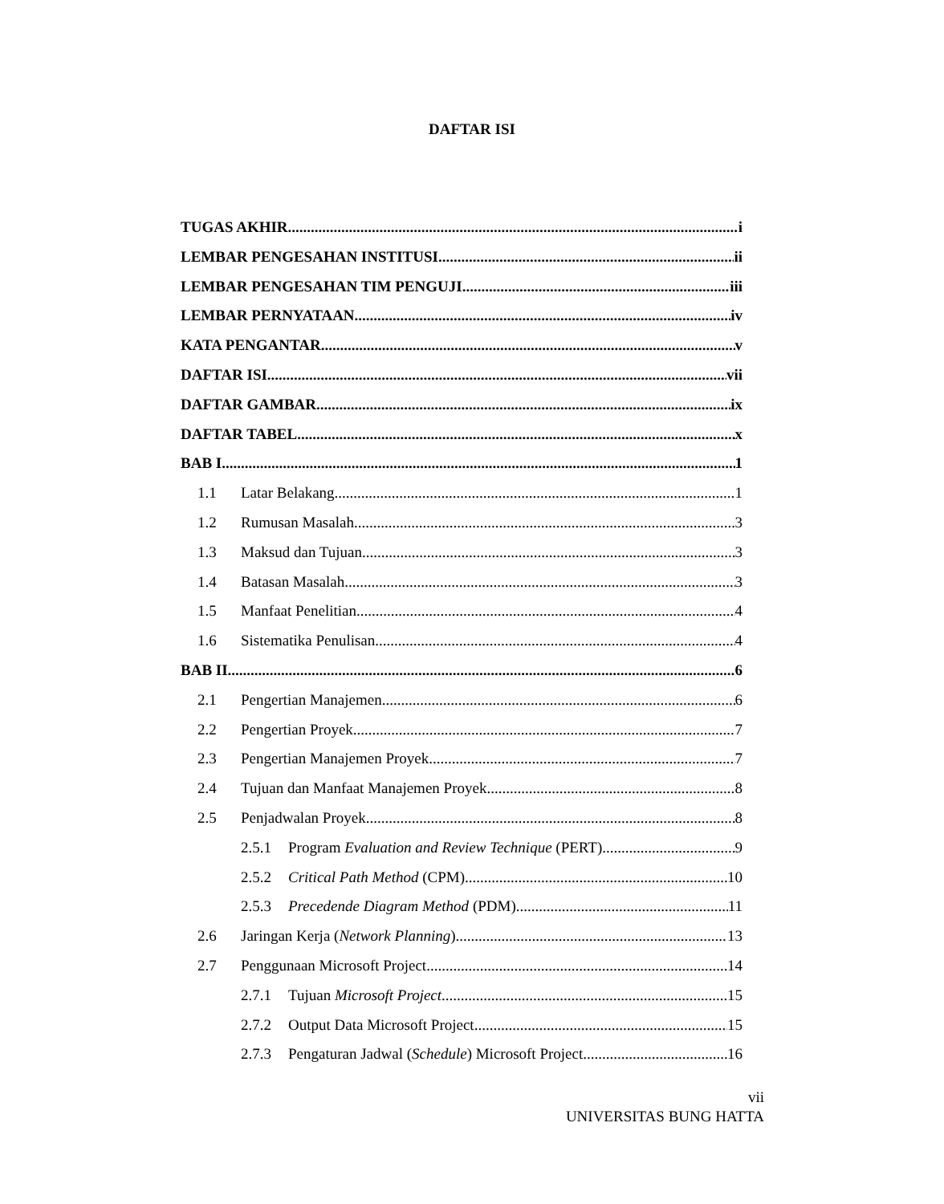DAFTAR ISI
TUGAS AKHIR i
LEMBAR PENGESAHAN INSTITUSI ii
LEMBAR PENGESAHAN TIM PENGUJI iii
LEMBAR PERNYATAAN iv
KATA PENGANTAR v
DAFTAR ISI vii
DAFTAR GAMBAR ix
DAFTAR TABEL x
BAB I 1
1.1 Latar Belakang 1
1.2 Rumusan Masalah 3
1.3 Maksud dan Tujuan 3
1.4 Batasan Masalah 3
1.5 Manfaat Penelitian 4
1.6 Sistematika Penulisan 4
BAB II 6
2.1 Pengertian Manajemen 6
2.2 Pengertian Proyek 7
2.3 Pengertian Manajemen Proyek 7
2.4 Tujuan dan Manfaat Manajemen Proyek 8
2.5 Penjadwalan Proyek 8
2.5.1 Program Evaluation and Review Technique (PERT) 9
2.5.2 Critical Path Method (CPM) 10
2.5.3 Precedende Diagram Method (PDM) 11
2.6 Jaringan Kerja (Network Planning) 13
2.7 Penggunaan Microsoft Project 14
2.7.1 Tujuan Microsoft Project 15
2.7.2 Output Data Microsoft Project 15
2.7.3 Pengaturan Jadwal (Schedule) Microsoft Project 16
vii
UNIVERSITAS BUNG HATTA